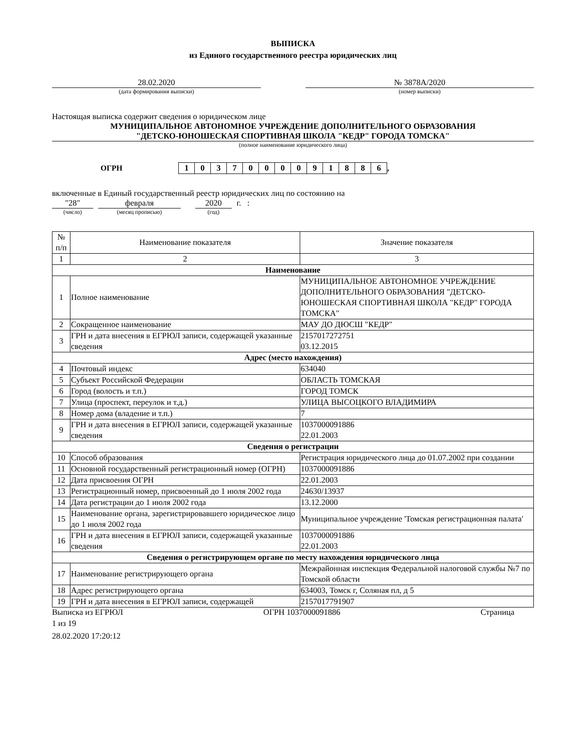ВЫПИСКА
из Единого государственного реестра юридических лиц
28.02.2020
(дата формирования выписки)
№ 3878А/2020
(номер выписки)
Настоящая выписка содержит сведения о юридическом лице
МУНИЦИПАЛЬНОЕ АВТОНОМНОЕ УЧРЕЖДЕНИЕ ДОПОЛНИТЕЛЬНОГО ОБРАЗОВАНИЯ
"ДЕТСКО-ЮНОШЕСКАЯ СПОРТИВНАЯ ШКОЛА "КЕДР" ГОРОДА ТОМСКА"
(полное наименование юридического лица)
ОГРН
| 1 | 0 | 3 | 7 | 0 | 0 | 0 | 0 | 9 | 1 | 8 | 8 | 6 |
,
включенные в Единый государственный реестр юридических лиц по состоянию на
"28" февраля 2020 г. :
(число) (месяц прописью) (год)
| № п/п | Наименование показателя | Значение показателя |
| 1 | 2 | 3 |
| Наименование | | |
| 1 | Полное наименование | МУНИЦИПАЛЬНОЕ АВТОНОМНОЕ УЧРЕЖДЕНИЕ ДОПОЛНИТЕЛЬНОГО ОБРАЗОВАНИЯ "ДЕТСКО-ЮНОШЕСКАЯ СПОРТИВНАЯ ШКОЛА "КЕДР" ГОРОДА ТОМСКА" |
| 2 | Сокращенное наименование | МАУ ДО ДЮСШ "КЕДР" |
| 3 | ГРН и дата внесения в ЕГРЮЛ записи, содержащей указанные сведения | 2157017272751 03.12.2015 |
| Адрес (место нахождения) | | |
| 4 | Почтовый индекс | 634040 |
| 5 | Субъект Российской Федерации | ОБЛАСТЬ ТОМСКАЯ |
| 6 | Город (волость и т.п.) | ГОРОД ТОМСК |
| 7 | Улица (проспект, переулок и т.д.) | УЛИЦА ВЫСОЦКОГО ВЛАДИМИРА |
| 8 | Номер дома (владение и т.п.) | 7 |
| 9 | ГРН и дата внесения в ЕГРЮЛ записи, содержащей указанные сведения | 1037000091886 22.01.2003 |
| Сведения о регистрации | | |
| 10 | Способ образования | Регистрация юридического лица до 01.07.2002 при создании |
| 11 | Основной государственный регистрационный номер (ОГРН) | 1037000091886 |
| 12 | Дата присвоения ОГРН | 22.01.2003 |
| 13 | Регистрационный номер, присвоенный до 1 июля 2002 года | 24630/13937 |
| 14 | Дата регистрации до 1 июля 2002 года | 13.12.2000 |
| 15 | Наименование органа, зарегистрировавшего юридическое лицо до 1 июля 2002 года | Муниципальное учреждение 'Томская регистрационная палата' |
| 16 | ГРН и дата внесения в ЕГРЮЛ записи, содержащей указанные сведения | 1037000091886 22.01.2003 |
| Сведения о регистрирующем органе по месту нахождения юридического лица | | |
| 17 | Наименование регистрирующего органа | Межрайонная инспекция Федеральной налоговой службы №7 по Томской области |
| 18 | Адрес регистрирующего органа | 634003, Томск г, Соляная пл, д 5 |
| 19 | ГРН и дата внесения в ЕГРЮЛ записи, содержащей | 2157017791907 |
Выписка из ЕГРЮЛ ОГРН 1037000091886 Страница
1 из 19
28.02.2020 17:20:12